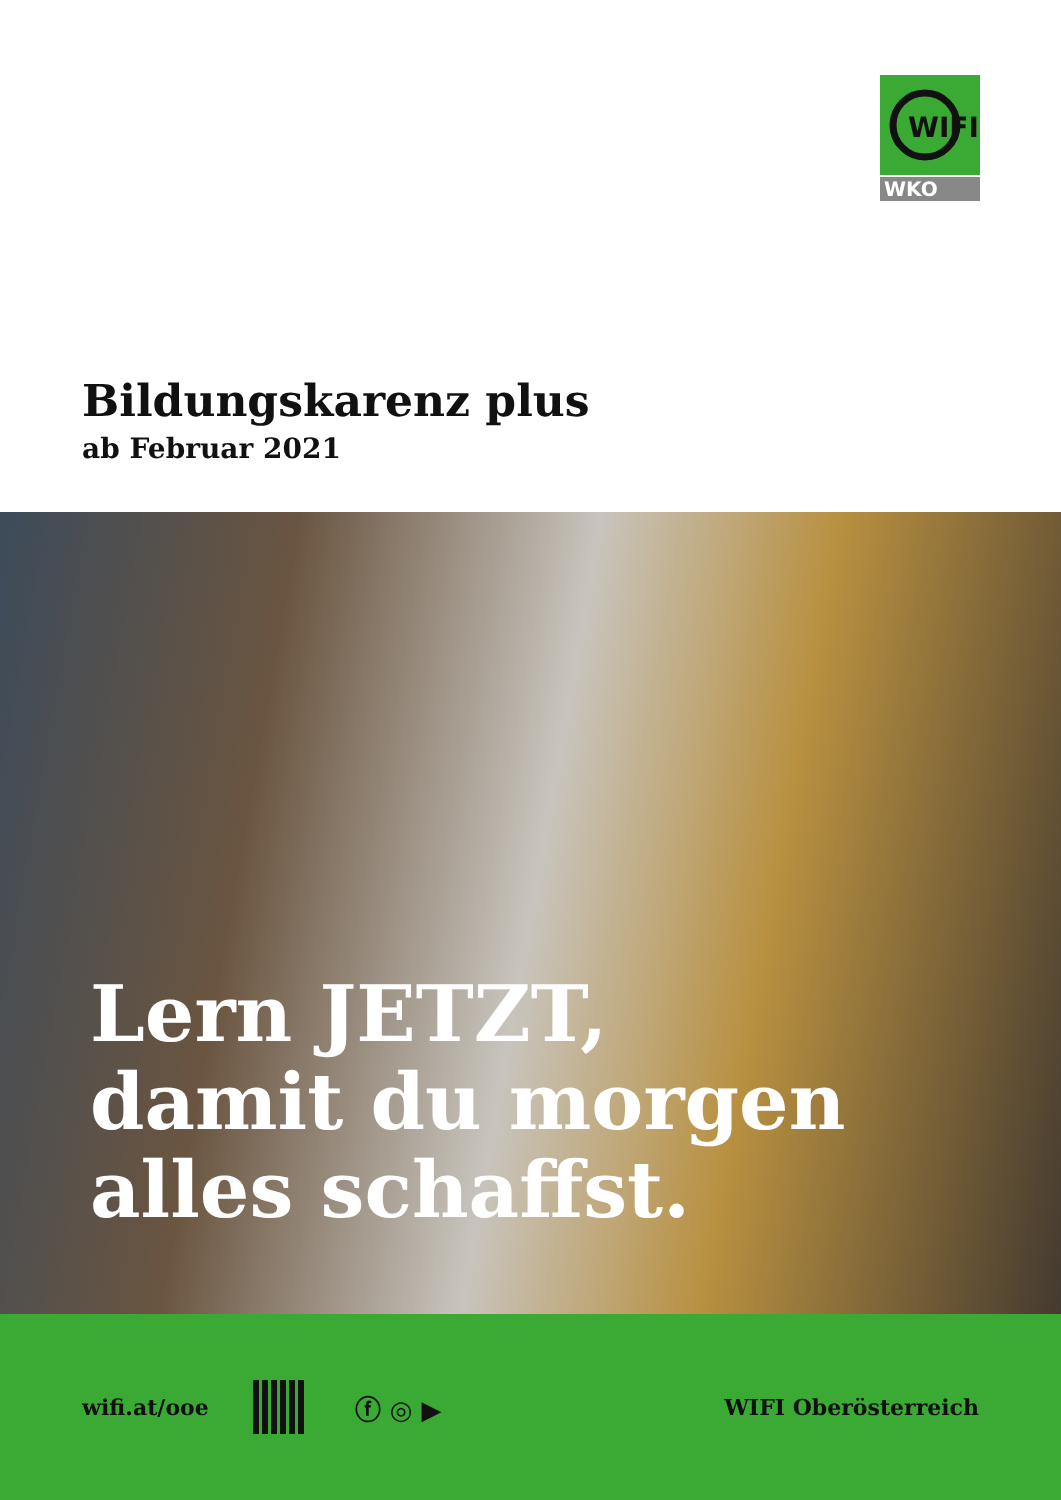WIFI
WKO
Bildungskarenz plus
ab Februar 2021
Lern JETZT,
damit du morgen
alles schaffst.
wifi.at/ooe
ⓕ ◎ ▶ WIFI Oberösterreich